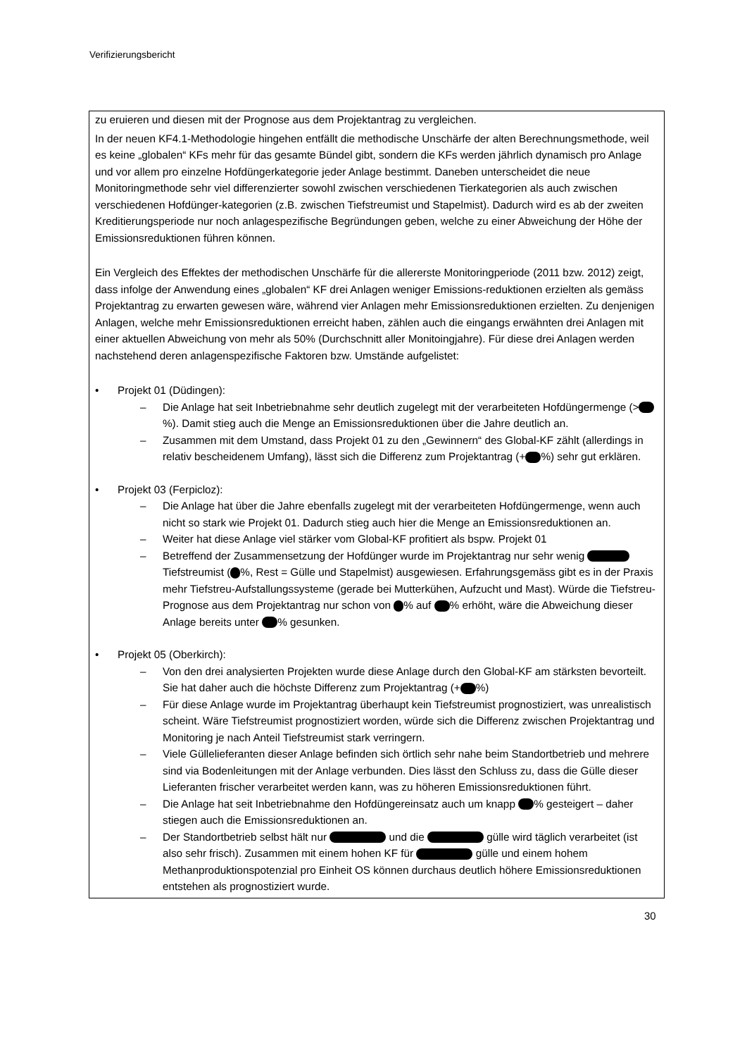Verifizierungsbericht
zu eruieren und diesen mit der Prognose aus dem Projektantrag zu vergleichen.
In der neuen KF4.1-Methodologie hingehen entfällt die methodische Unschärfe der alten Berechnungsmethode, weil es keine „globalen“ KFs mehr für das gesamte Bündel gibt, sondern die KFs werden jährlich dynamisch pro Anlage und vor allem pro einzelne Hofdüngerkategorie jeder Anlage bestimmt. Daneben unterscheidet die neue Monitoringmethode sehr viel differenzierter sowohl zwischen verschiedenen Tierkategorien als auch zwischen verschiedenen Hofdünger-kategorien (z.B. zwischen Tiefstreumist und Stapelmist). Dadurch wird es ab der zweiten Kreditierungsperiode nur noch anlagespezifische Begründungen geben, welche zu einer Abweichung der Höhe der Emissionsreduktionen führen können.
Ein Vergleich des Effektes der methodischen Unschärfe für die allererste Monitoringperiode (2011 bzw. 2012) zeigt, dass infolge der Anwendung eines „globalen“ KF drei Anlagen weniger Emissions-reduktionen erzielten als gemäss Projektantrag zu erwarten gewesen wäre, während vier Anlagen mehr Emissionsreduktionen erzielten. Zu denjenigen Anlagen, welche mehr Emissionsreduktionen erreicht haben, zählen auch die eingangs erwähnten drei Anlagen mit einer aktuellen Abweichung von mehr als 50% (Durchschnitt aller Monitoingjahre). Für diese drei Anlagen werden nachstehend deren anlagenspezifische Faktoren bzw. Umstände aufgelistet:
• Projekt 01 (Düdingen):
– Die Anlage hat seit Inbetriebnahme sehr deutlich zugelegt mit der verarbeiteten Hofdüngermenge (> %). Damit stieg auch die Menge an Emissionsreduktionen über die Jahre deutlich an.
– Zusammen mit dem Umstand, dass Projekt 01 zu den „Gewinnern“ des Global-KF zählt (allerdings in relativ bescheidenem Umfang), lässt sich die Differenz zum Projektantrag (+ %) sehr gut erklären.
• Projekt 03 (Ferpicloz):
– Die Anlage hat über die Jahre ebenfalls zugelegt mit der verarbeiteten Hofdüngermenge, wenn auch nicht so stark wie Projekt 01. Dadurch stieg auch hier die Menge an Emissionsreduktionen an.
– Weiter hat diese Anlage viel stärker vom Global-KF profitiert als bspw. Projekt 01
– Betreffend der Zusammensetzung der Hofdünger wurde im Projektantrag nur sehr wenig Tiefstreumist ( %, Rest = Gülle und Stapelmist) ausgewiesen. Erfahrungsgemäss gibt es in der Praxis mehr Tiefstreu-Aufstallungssysteme (gerade bei Mutterkühen, Aufzucht und Mast). Würde die Tiefstreu-Prognose aus dem Projektantrag nur schon von % auf % erhöht, wäre die Abweichung dieser Anlage bereits unter % gesunken.
• Projekt 05 (Oberkirch):
– Von den drei analysierten Projekten wurde diese Anlage durch den Global-KF am stärksten bevorteilt. Sie hat daher auch die höchste Differenz zum Projektantrag (+ %)
– Für diese Anlage wurde im Projektantrag überhaupt kein Tiefstreumist prognostiziert, was unrealistisch scheint. Wäre Tiefstreumist prognostiziert worden, würde sich die Differenz zwischen Projektantrag und Monitoring je nach Anteil Tiefstreumist stark verringern.
– Viele Güllelieferanten dieser Anlage befinden sich örtlich sehr nahe beim Standortbetrieb und mehrere sind via Bodenleitungen mit der Anlage verbunden. Dies lässt den Schluss zu, dass die Gülle dieser Lieferanten frischer verarbeitet werden kann, was zu höheren Emissionsreduktionen führt.
– Die Anlage hat seit Inbetriebnahme den Hofdüngereinsatz auch um knapp % gesteigert – daher stiegen auch die Emissionsreduktionen an.
– Der Standortbetrieb selbst hält nur und die gülle wird täglich verarbeitet (ist also sehr frisch). Zusammen mit einem hohen KF für gülle und einem hohem Methanproduktionspotenzial pro Einheit OS können durchaus deutlich höhere Emissionsreduktionen entstehen als prognostiziert wurde.
30